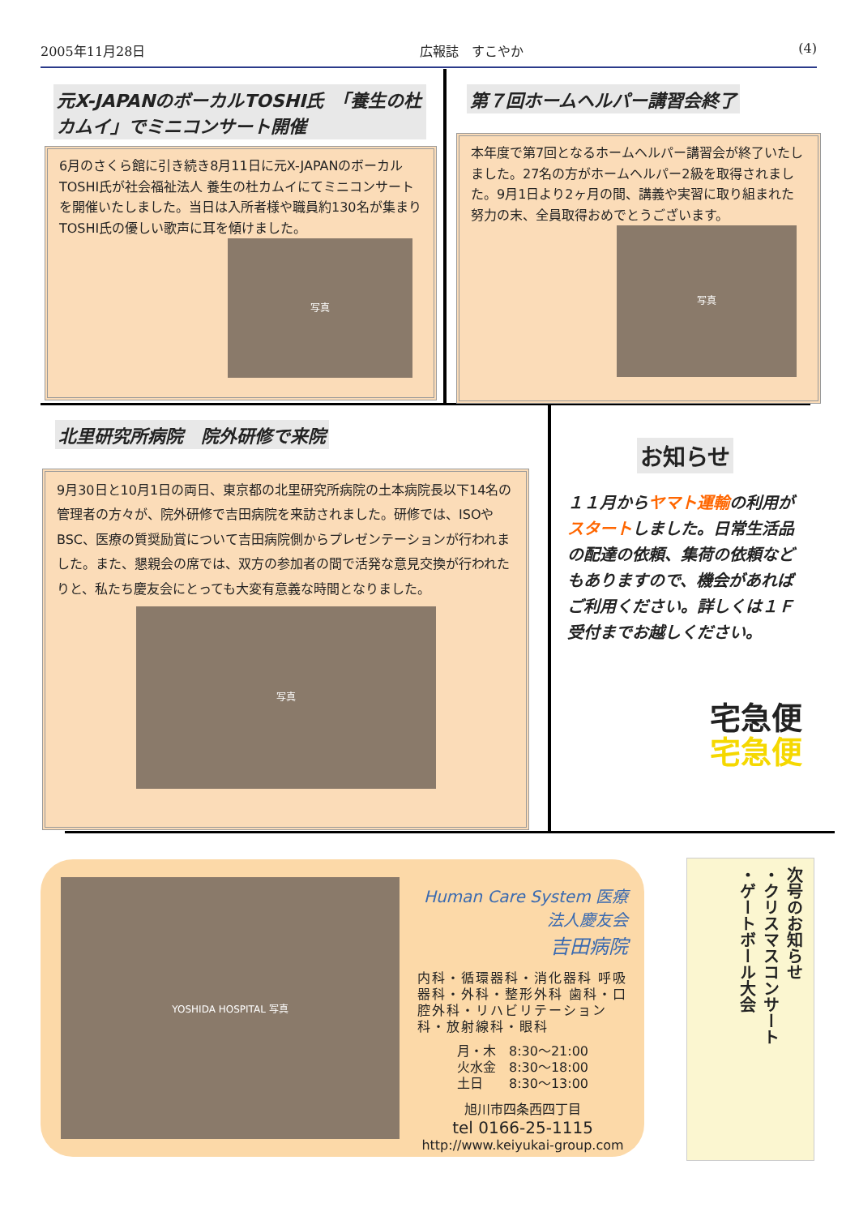2005年11月28日 広報誌　すこやか (4)
元X-JAPANのボーカルTOSHI氏　「養生の杜カムイ」でミニコンサート開催
6月のさくら館に引き続き8月11日に元X-JAPANのボーカルTOSHI氏が社会福祉法人 養生の杜カムイにてミニコンサートを開催いたしました。当日は入所者様や職員約130名が集まりTOSHI氏の優しい歌声に耳を傾けました。
写真
第７回ホームヘルパー講習会終了
本年度で第7回となるホームヘルパー講習会が終了いたしました。27名の方がホームヘルパー2級を取得されました。9月1日より2ヶ月の間、講義や実習に取り組まれた努力の末、全員取得おめでとうございます。
写真
北里研究所病院　院外研修で来院
9月30日と10月1日の両日、東京都の北里研究所病院の土本病院長以下14名の管理者の方々が、院外研修で吉田病院を来訪されました。研修では、ISOやBSC、医療の質奨励賞について吉田病院側からプレゼンテーションが行われました。また、懇親会の席では、双方の参加者の間で活発な意見交換が行われたりと、私たち慶友会にとっても大変有意義な時間となりました。
写真
お知らせ
１１月からヤマト運輸の利用がスタートしました。日常生活品の配達の依頼、集荷の依頼などもありますので、機会があればご利用ください。詳しくは１Ｆ受付までお越しください。
宅急便
宅急便
YOSHIDA HOSPITAL 写真
Human Care System 医療法人慶友会
吉田病院
内科・循環器科・消化器科 呼吸器科・外科・整形外科 歯科・口腔外科・リハビリテーション科・放射線科・眼科
月・木　8:30〜21:00
火水金　8:30〜18:00
土日　　8:30〜13:00
旭川市四条西四丁目
tel 0166-25-1115
http://www.keiyukai-group.com
次号のお知らせ
・クリスマスコンサート
・ゲートボール大会